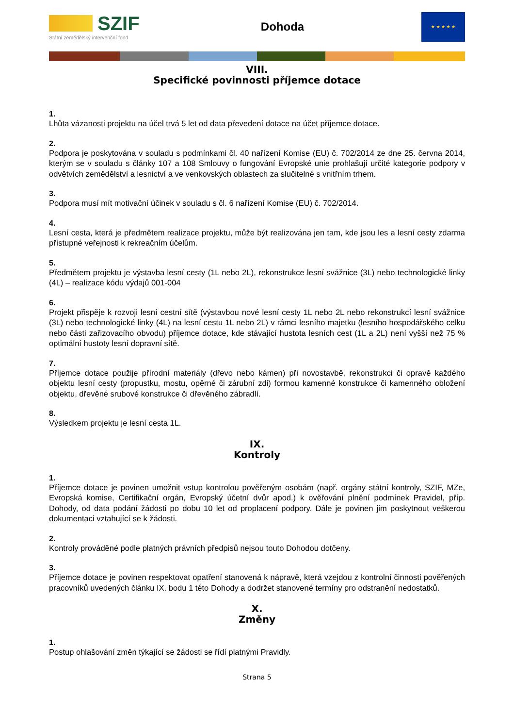SZIF
Státní zemědělský intervenční fond
Dohoda
★ ★ ★ ★ ★
VIII.
Specifické povinnosti příjemce dotace
1.
Lhůta vázanosti projektu na účel trvá 5 let od data převedení dotace na účet příjemce dotace.
2.
Podpora je poskytována v souladu s podmínkami čl. 40 nařízení Komise (EU) č. 702/2014 ze dne 25. června 2014, kterým se v souladu s články 107 a 108 Smlouvy o fungování Evropské unie prohlašují určité kategorie podpory v odvětvích zemědělství a lesnictví a ve venkovských oblastech za slučitelné s vnitřním trhem.
3.
Podpora musí mít motivační účinek v souladu s čl. 6 nařízení Komise (EU) č. 702/2014.
4.
Lesní cesta, která je předmětem realizace projektu, může být realizována jen tam, kde jsou les a lesní cesty zdarma přístupné veřejnosti k rekreačním účelům.
5.
Předmětem projektu je výstavba lesní cesty (1L nebo 2L), rekonstrukce lesní svážnice (3L) nebo technologické linky (4L) – realizace kódu výdajů 001-004
6.
Projekt přispěje k rozvoji lesní cestní sítě (výstavbou nové lesní cesty 1L nebo 2L nebo rekonstrukcí lesní svážnice (3L) nebo technologické linky (4L) na lesní cestu 1L nebo 2L) v rámci lesního majetku (lesního hospodářského celku nebo části zařizovacího obvodu) příjemce dotace, kde stávající hustota lesních cest (1L a 2L) není vyšší než 75 % optimální hustoty lesní dopravní sítě.
7.
Příjemce dotace použije přírodní materiály (dřevo nebo kámen) při novostavbě, rekonstrukci či opravě každého objektu lesní cesty (propustku, mostu, opěrné či zárubní zdi) formou kamenné konstrukce či kamenného obložení objektu, dřevěné srubové konstrukce či dřevěného zábradlí.
8.
Výsledkem projektu je lesní cesta 1L.
IX.
Kontroly
1.
Příjemce dotace je povinen umožnit vstup kontrolou pověřeným osobám (např. orgány státní kontroly, SZIF, MZe, Evropská komise, Certifikační orgán, Evropský účetní dvůr apod.) k ověřování plnění podmínek Pravidel, příp. Dohody, od data podání žádosti po dobu 10 let od proplacení podpory. Dále je povinen jim poskytnout veškerou dokumentaci vztahující se k žádosti.
2.
Kontroly prováděné podle platných právních předpisů nejsou touto Dohodou dotčeny.
3.
Příjemce dotace je povinen respektovat opatření stanovená k nápravě, která vzejdou z kontrolní činnosti pověřených pracovníků uvedených článku IX. bodu 1 této Dohody a dodržet stanovené termíny pro odstranění nedostatků.
X.
Změny
1.
Postup ohlašování změn týkající se žádosti se řídí platnými Pravidly.
Strana 5